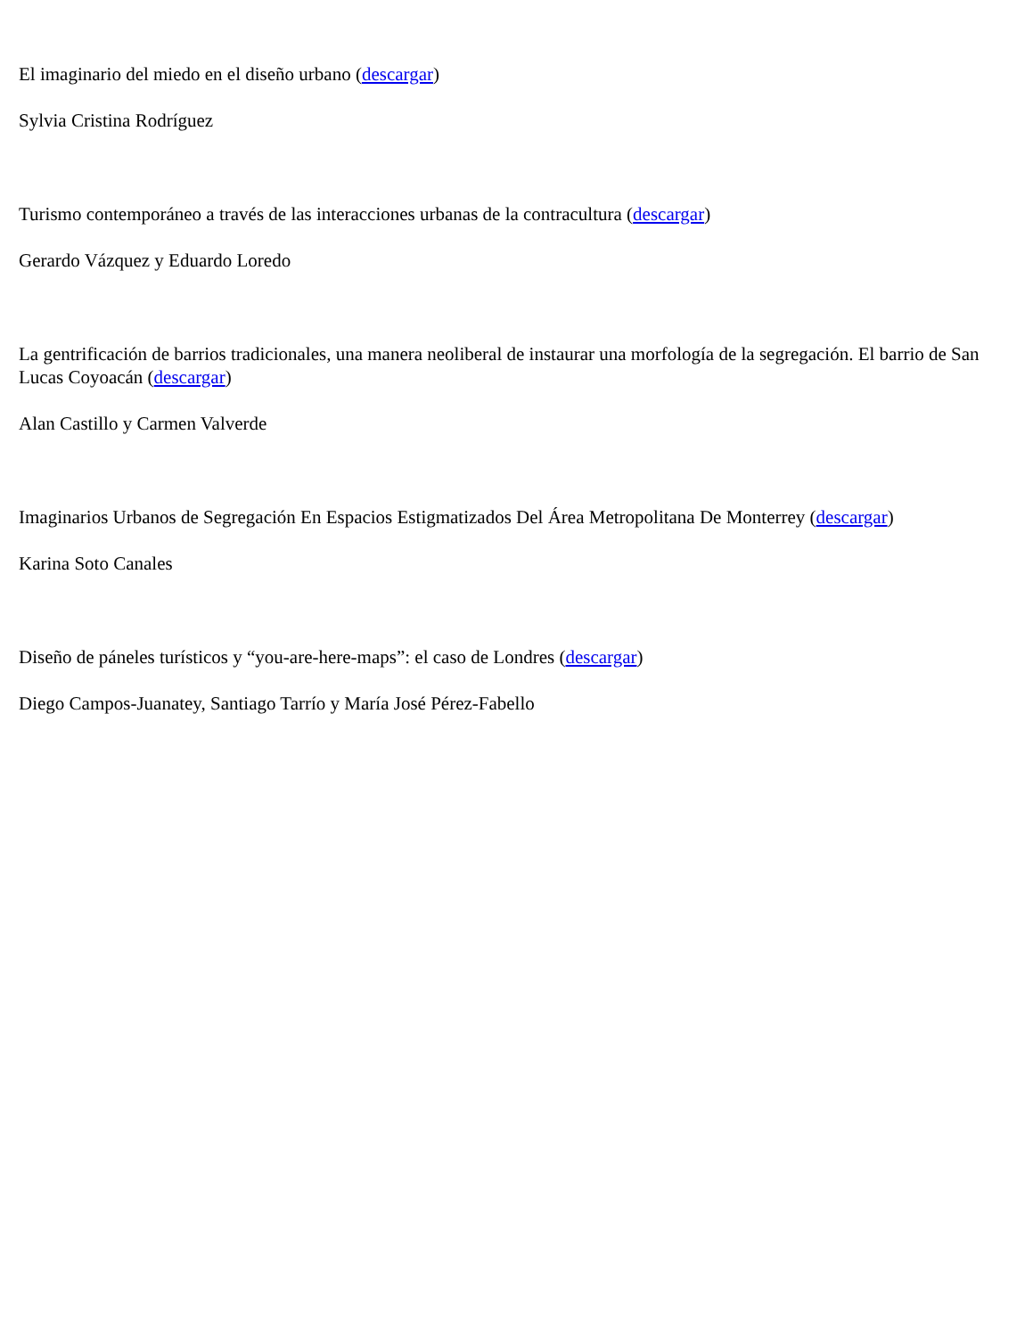El imaginario del miedo en el diseño urbano (descargar)
Sylvia Cristina Rodríguez
Turismo contemporáneo a través de las interacciones urbanas de la contracultura (descargar)
Gerardo Vázquez y Eduardo Loredo
La gentrificación de barrios tradicionales, una manera neoliberal de instaurar una morfología de la segregación. El barrio de San Lucas Coyoacán (descargar)
Alan Castillo y Carmen Valverde
Imaginarios Urbanos de Segregación En Espacios Estigmatizados Del Área Metropolitana De Monterrey (descargar)
Karina Soto Canales
Diseño de páneles turísticos y “you-are-here-maps”: el caso de Londres (descargar)
Diego Campos-Juanatey, Santiago Tarrío y María José Pérez-Fabello